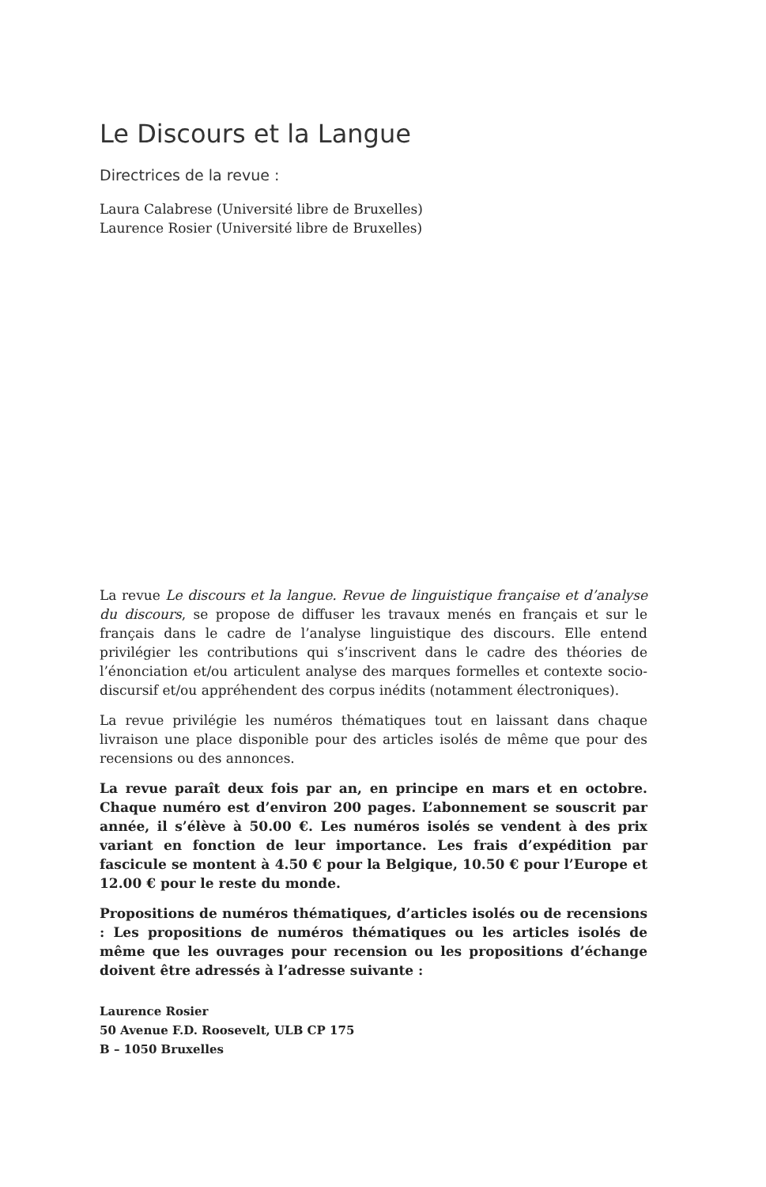Le Discours et la Langue
Directrices de la revue :
Laura Calabrese (Université libre de Bruxelles)
Laurence Rosier (Université libre de Bruxelles)
La revue Le discours et la langue. Revue de linguistique française et d’analyse du discours, se propose de diffuser les travaux menés en français et sur le français dans le cadre de l’analyse linguistique des discours. Elle entend privilégier les contributions qui s’inscrivent dans le cadre des théories de l’énonciation et/ou articulent analyse des marques formelles et contexte socio-discursif et/ou appréhendent des corpus inédits (notamment électroniques).
La revue privilégie les numéros thématiques tout en laissant dans chaque livraison une place disponible pour des articles isolés de même que pour des recensions ou des annonces.
La revue paraît deux fois par an, en principe en mars et en octobre. Chaque numéro est d’environ 200 pages. L’abonnement se souscrit par année, il s’élève à 50.00 €. Les numéros isolés se vendent à des prix variant en fonction de leur importance. Les frais d’expédition par fascicule se montent à 4.50 € pour la Belgique, 10.50 € pour l’Europe et 12.00 € pour le reste du monde.
Propositions de numéros thématiques, d’articles isolés ou de recensions : Les propositions de numéros thématiques ou les articles isolés de même que les ouvrages pour recension ou les propositions d’échange doivent être adressés à l’adresse suivante :
Laurence Rosier
50 Avenue F.D. Roosevelt, ULB CP 175
B – 1050 Bruxelles